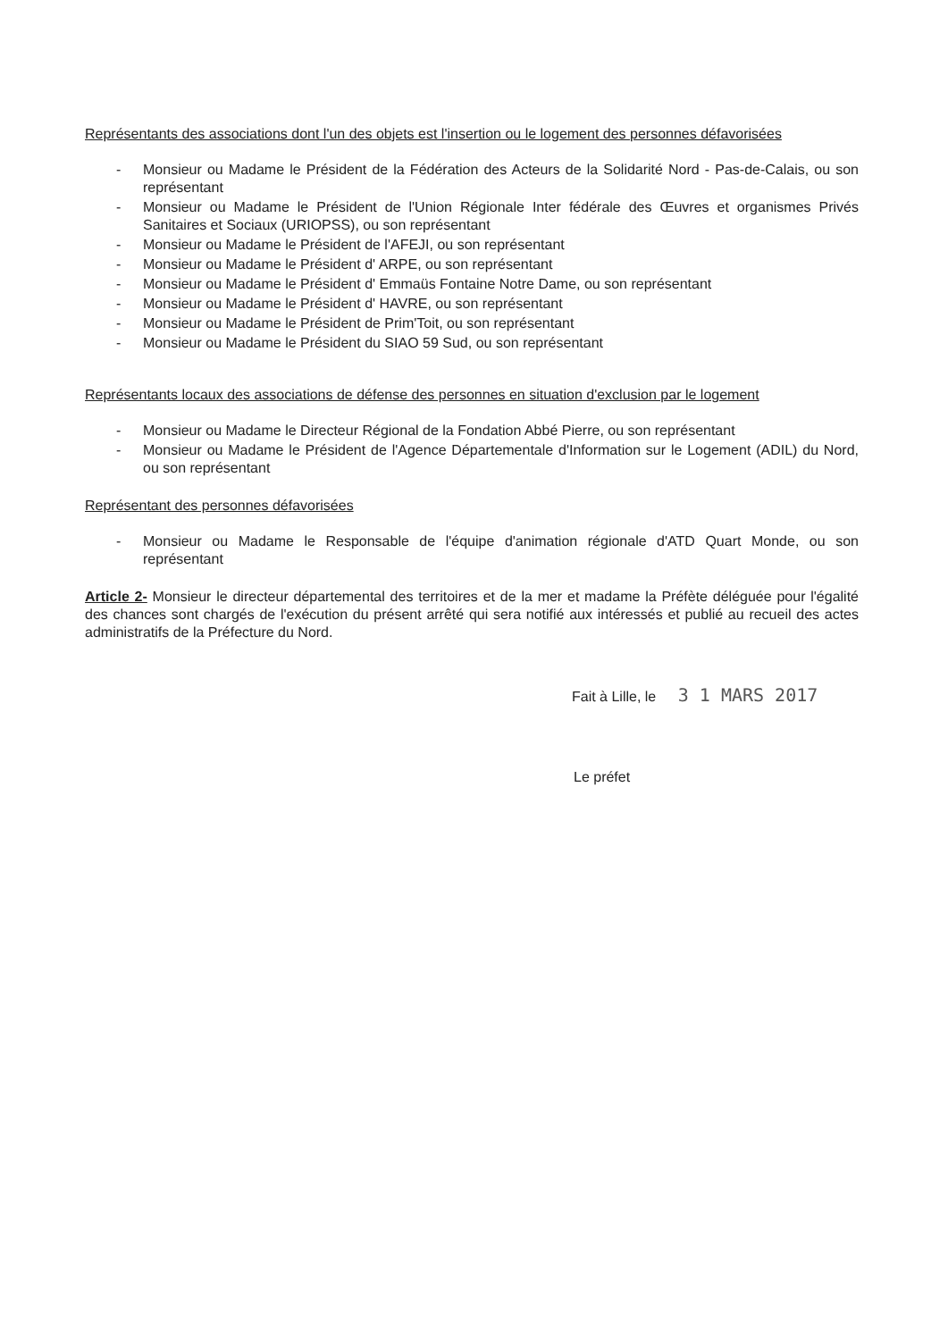Représentants des associations dont l'un des objets est l'insertion ou le logement des personnes défavorisées
- Monsieur ou Madame le Président de la Fédération des Acteurs de la Solidarité Nord - Pas-de-Calais, ou son représentant
- Monsieur ou Madame le Président de l'Union Régionale Inter fédérale des Œuvres et organismes Privés Sanitaires et Sociaux (URIOPSS), ou son représentant
- Monsieur ou Madame le Président de l'AFEJI, ou son représentant
- Monsieur ou Madame le Président d' ARPE, ou son représentant
- Monsieur ou Madame le Président d' Emmaüs Fontaine Notre Dame, ou son représentant
- Monsieur ou Madame le Président d' HAVRE, ou son représentant
- Monsieur ou Madame le Président de Prim'Toit, ou son représentant
- Monsieur ou Madame le Président du SIAO 59 Sud, ou son représentant
Représentants locaux des associations de défense des personnes en situation d'exclusion par le logement
- Monsieur ou Madame le Directeur Régional de la Fondation Abbé Pierre, ou son représentant
- Monsieur ou Madame le Président de l'Agence Départementale d'Information sur le Logement (ADIL) du Nord, ou son représentant
Représentant des personnes défavorisées
- Monsieur ou Madame le Responsable de l'équipe d'animation régionale d'ATD Quart Monde, ou son représentant
Article 2- Monsieur le directeur départemental des territoires et de la mer et madame la Préfète déléguée pour l'égalité des chances sont chargés de l'exécution du présent arrêté qui sera notifié aux intéressés et publié au recueil des actes administratifs de la Préfecture du Nord.
Fait à Lille, le 3 1 MARS 2017
Le préfet